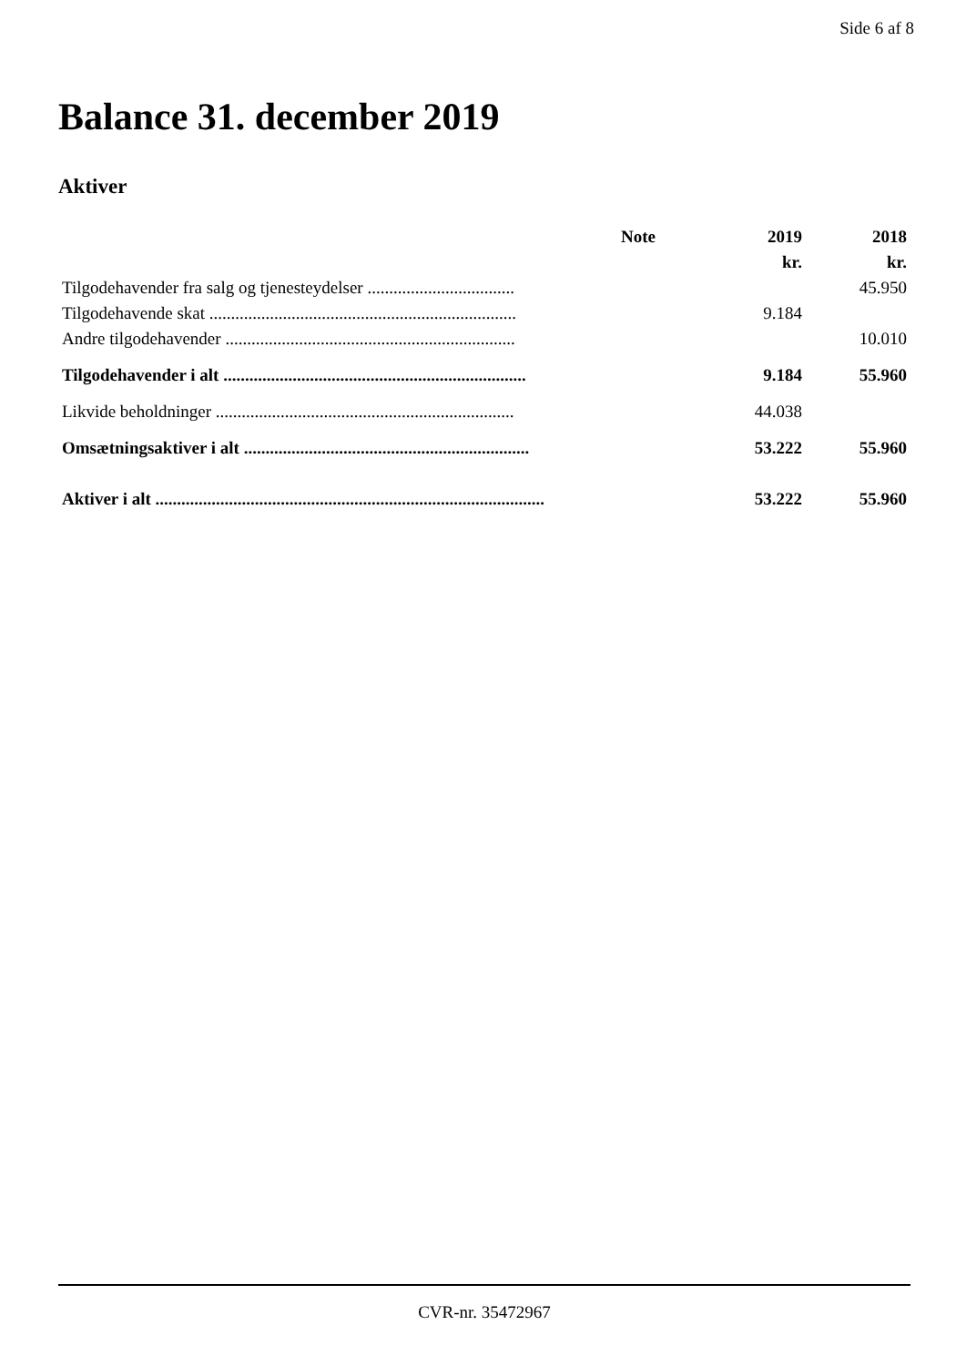Side 6 af 8
Balance 31. december 2019
Aktiver
| | Note | 2019 | 2018 |
| --- | --- | --- | --- |
| | | kr. | kr. |
| Tilgodehavender fra salg og tjenesteydelser .................................. | | | 45.950 |
| Tilgodehavende skat ....................................................................... | | 9.184 | |
| Andre tilgodehavender ................................................................... | | | 10.010 |
| Tilgodehavender i alt ...................................................................... | | 9.184 | 55.960 |
| Likvide beholdninger ..................................................................... | | 44.038 | |
| Omsætningsaktiver i alt .................................................................. | | 53.222 | 55.960 |
| Aktiver i alt .......................................................................................... | | 53.222 | 55.960 |
CVR-nr. 35472967